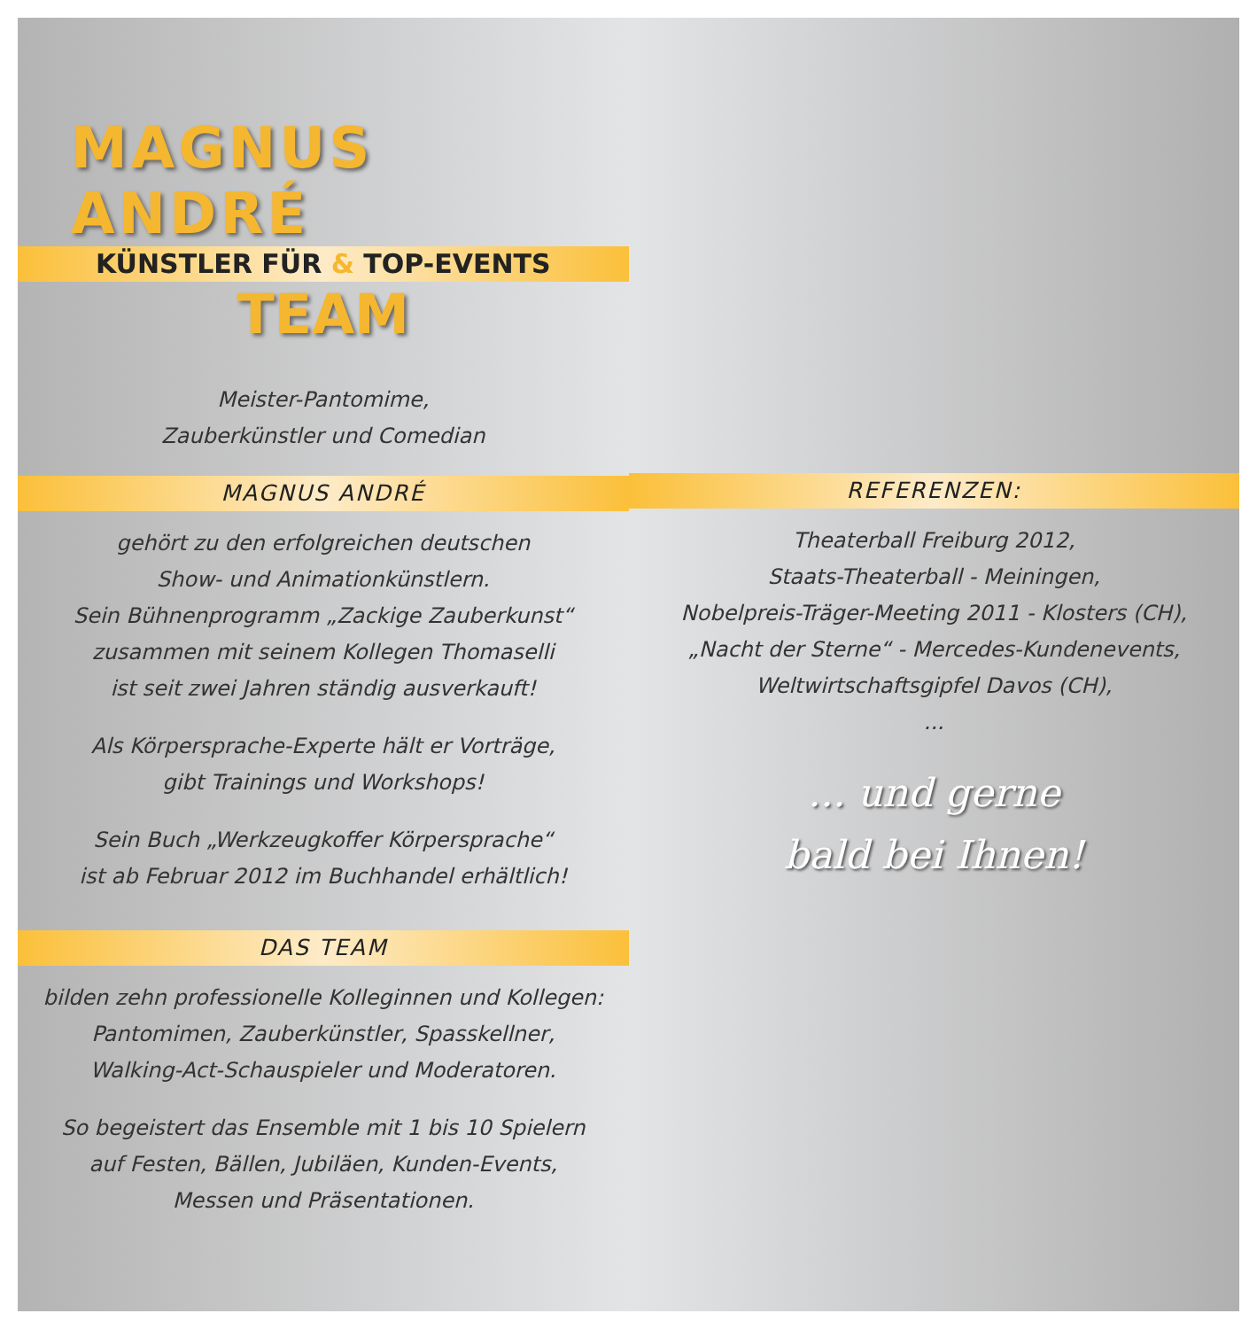MAGNUS ANDRÉ
KÜNSTLER FÜR & TOP-EVENTS
TEAM
Meister-Pantomime,
Zauberkünstler und Comedian
MAGNUS ANDRÉ
gehört zu den erfolgreichen deutschen
Show- und Animationkünstlern.
Sein Bühnenprogramm „Zackige Zauberkunst“
zusammen mit seinem Kollegen Thomaselli
ist seit zwei Jahren ständig ausverkauft!
Als Körpersprache-Experte hält er Vorträge,
gibt Trainings und Workshops!
Sein Buch „Werkzeugkoffer Körpersprache“
ist ab Februar 2012 im Buchhandel erhältlich!
DAS TEAM
bilden zehn professionelle Kolleginnen und Kollegen:
Pantomimen, Zauberkünstler, Spasskellner,
Walking-Act-Schauspieler und Moderatoren.
So begeistert das Ensemble mit 1 bis 10 Spielern
auf Festen, Bällen, Jubiläen, Kunden-Events,
Messen und Präsentationen.
REFERENZEN:
Theaterball Freiburg 2012,
Staats-Theaterball - Meiningen,
Nobelpreis-Träger-Meeting 2011 - Klosters (CH),
„Nacht der Sterne“ - Mercedes-Kundenevents,
Weltwirtschaftsgipfel Davos (CH),
...
... und gerne
bald bei Ihnen!